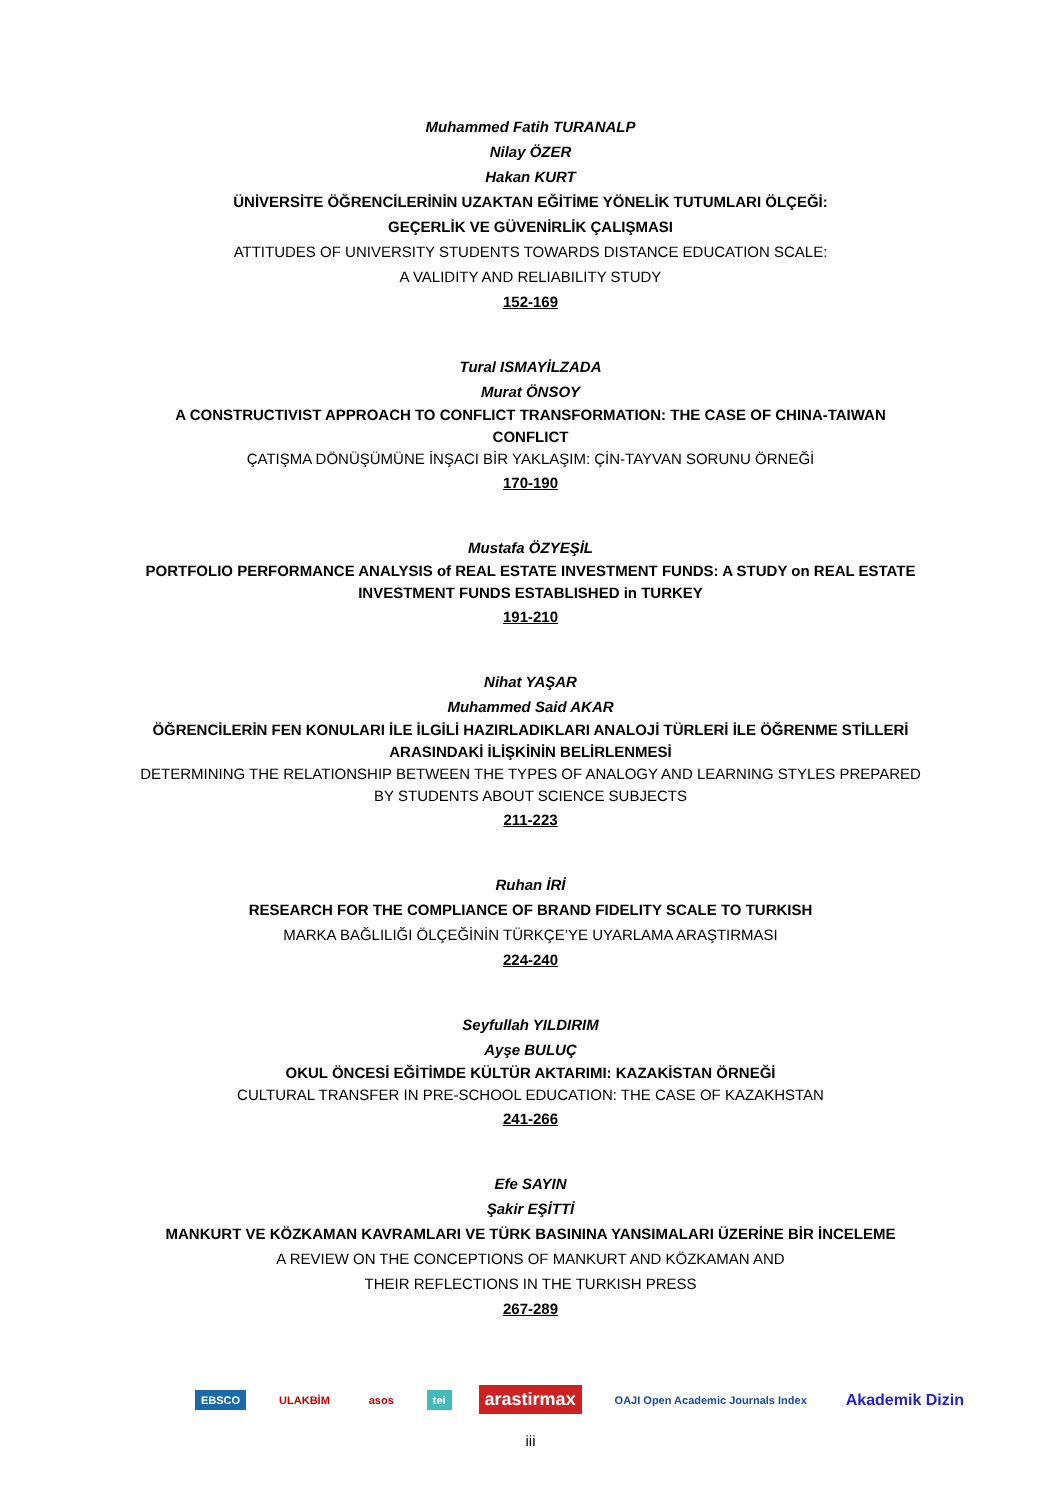Muhammed Fatih TURANALP
Nilay ÖZER
Hakan KURT
ÜNİVERSİTE ÖĞRENCİLERİNİN UZAKTAN EĞİTİME YÖNELİK TUTUMLARI ÖLÇEĞİ:
GEÇERLİK VE GÜVENİRLİK ÇALIŞMASI
ATTITUDES OF UNIVERSITY STUDENTS TOWARDS DISTANCE EDUCATION SCALE:
A VALIDITY AND RELIABILITY STUDY
152-169
Tural ISMAYİLZADA
Murat ÖNSOY
A CONSTRUCTIVIST APPROACH TO CONFLICT TRANSFORMATION: THE CASE OF CHINA-TAIWAN CONFLICT
ÇATIŞMA DÖNÜŞÜMÜNE İNŞACI BİR YAKLAŞIM: ÇİN-TAYVAN SORUNU ÖRNEĞİ
170-190
Mustafa ÖZYEŞİL
PORTFOLIO PERFORMANCE ANALYSIS of REAL ESTATE INVESTMENT FUNDS: A STUDY on REAL ESTATE INVESTMENT FUNDS ESTABLISHED in TURKEY
191-210
Nihat YAŞAR
Muhammed Said AKAR
ÖĞRENCİLERİN FEN KONULARI İLE İLGİLİ HAZIRLADIKLARI ANALOJİ TÜRLERİ İLE ÖĞRENME STİLLERİ ARASINDAKİ İLİŞKİNİN BELİRLENMESİ
DETERMINING THE RELATIONSHIP BETWEEN THE TYPES OF ANALOGY AND LEARNING STYLES PREPARED BY STUDENTS ABOUT SCIENCE SUBJECTS
211-223
Ruhan İRİ
RESEARCH FOR THE COMPLIANCE OF BRAND FIDELITY SCALE TO TURKISH
MARKA BAĞLILIĞI ÖLÇEĞİNİN TÜRKÇE’YE UYARLAMA ARAŞTIRMASI
224-240
Seyfullah YILDIRIM
Ayşe BULUÇ
OKUL ÖNCESİ EĞİTİMDE KÜLTÜR AKTARIMI: KAZAKİSTAN ÖRNEĞİ
CULTURAL TRANSFER IN PRE-SCHOOL EDUCATION: THE CASE OF KAZAKHSTAN
241-266
Efe SAYIN
Şakir EŞİTTİ
MANKURT VE KÖZKAMAN KAVRAMLARI VE TÜRK BASININA YANSIMALARI ÜZERİNE BİR İNCELEME
A REVIEW ON THE CONCEPTIONS OF MANKURT AND KÖZKAMAN AND
THEIR REFLECTIONS IN THE TURKISH PRESS
267-289
EBSCO ULAKBİM asos tei arastirmax OAJI Open Academic Journals Index Akademik Dizin
iii